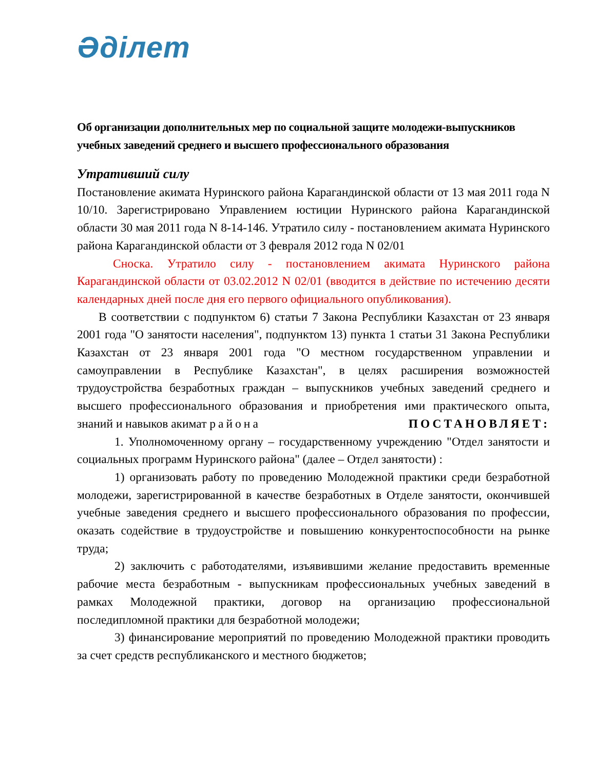Әділет
Об организации дополнительных мер по социальной защите молодежи-выпускников учебных заведений среднего и высшего профессионального образования
Утративший силу
Постановление акимата Нуринского района Карагандинской области от 13 мая 2011 года N 10/10. Зарегистрировано Управлением юстиции Нуринского района Карагандинской области 30 мая 2011 года N 8-14-146. Утратило силу - постановлением акимата Нуринского района Карагандинской области от 3 февраля 2012 года N 02/01
Сноска. Утратило силу - постановлением акимата Нуринского района Карагандинской области от 03.02.2012 N 02/01 (вводится в действие по истечению десяти календарных дней после дня его первого официального опубликования).
В соответствии с подпунктом 6) статьи 7 Закона Республики Казахстан от 23 января 2001 года "О занятости населения", подпунктом 13) пункта 1 статьи 31 Закона Республики Казахстан от 23 января 2001 года "О местном государственном управлении и самоуправлении в Республике Казахстан", в целях расширения возможностей трудоустройства безработных граждан – выпускников учебных заведений среднего и высшего профессионального образования и приобретения ими практического опыта, знаний и навыков акимат района ПОСТАНОВЛЯЕТ:
1. Уполномоченному органу – государственному учреждению "Отдел занятости и социальных программ Нуринского района" (далее – Отдел занятости) :
1) организовать работу по проведению Молодежной практики среди безработной молодежи, зарегистрированной в качестве безработных в Отделе занятости, окончившей учебные заведения среднего и высшего профессионального образования по профессии, оказать содействие в трудоустройстве и повышению конкурентоспособности на рынке труда;
2) заключить с работодателями, изъявившими желание предоставить временные рабочие места безработным - выпускникам профессиональных учебных заведений в рамках Молодежной практики, договор на организацию профессиональной последипломной практики для безработной молодежи;
3) финансирование мероприятий по проведению Молодежной практики проводить за счет средств республиканского и местного бюджетов;